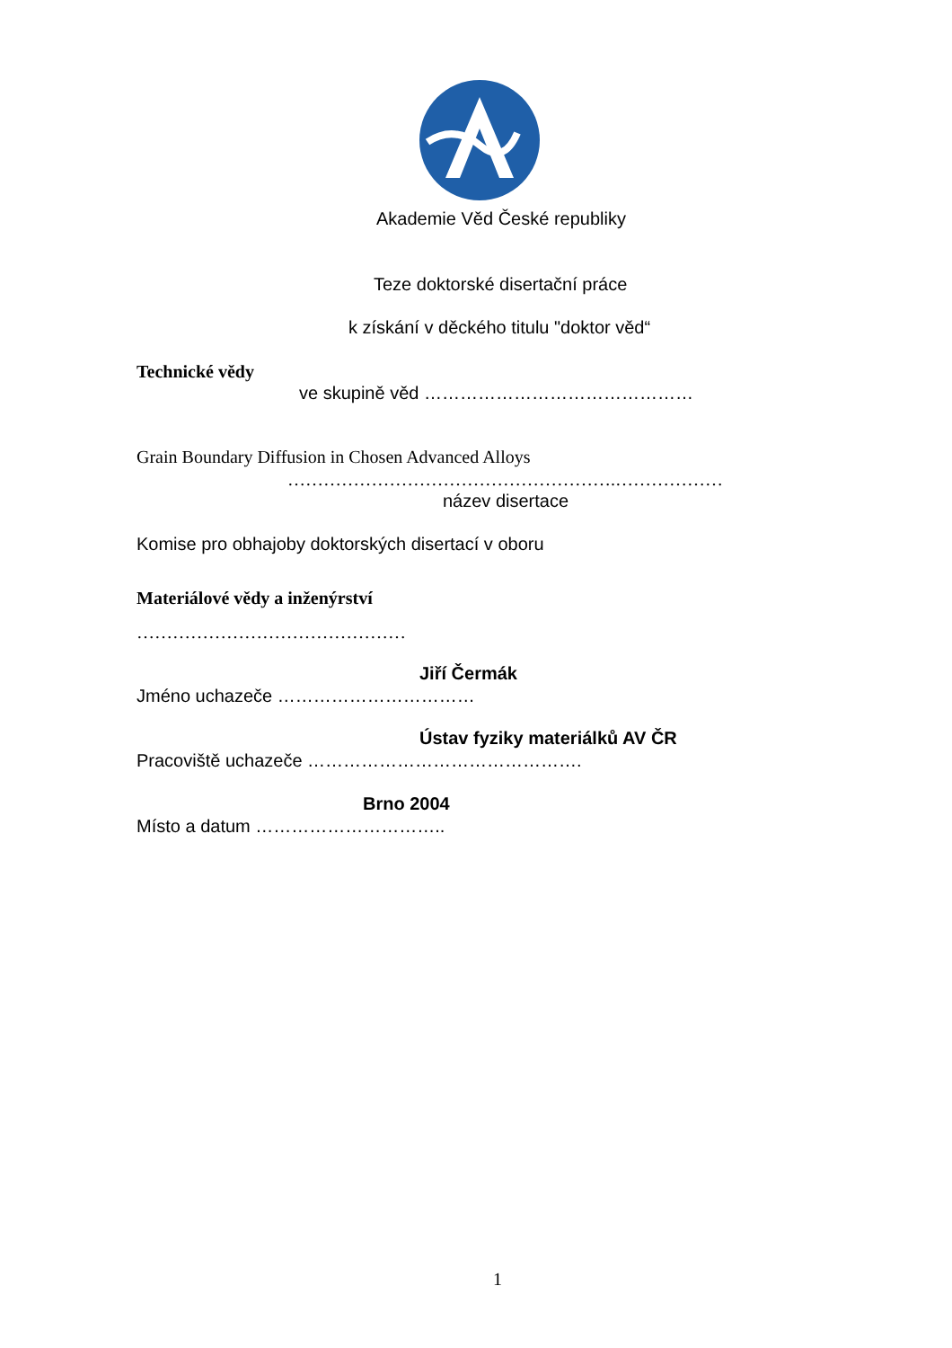Akademie Věd České republiky
Teze doktorské disertační práce
k získání v děckého titulu "doktor věd“
Technické vědy
ve skupině věd ………………………………………
Grain Boundary Diffusion in Chosen Advanced Alloys
……………………………………………….………………
název disertace
Komise pro obhajoby doktorských disertací v oboru
Materiálové vědy a inženýrství
………………………………………
Jiří Čermák
Jméno uchazeče ……………………………
Ústav fyziky materiálků AV ČR
Pracoviště uchazeče ……………………………………….
Brno 2004
Místo a datum …………………………..
1